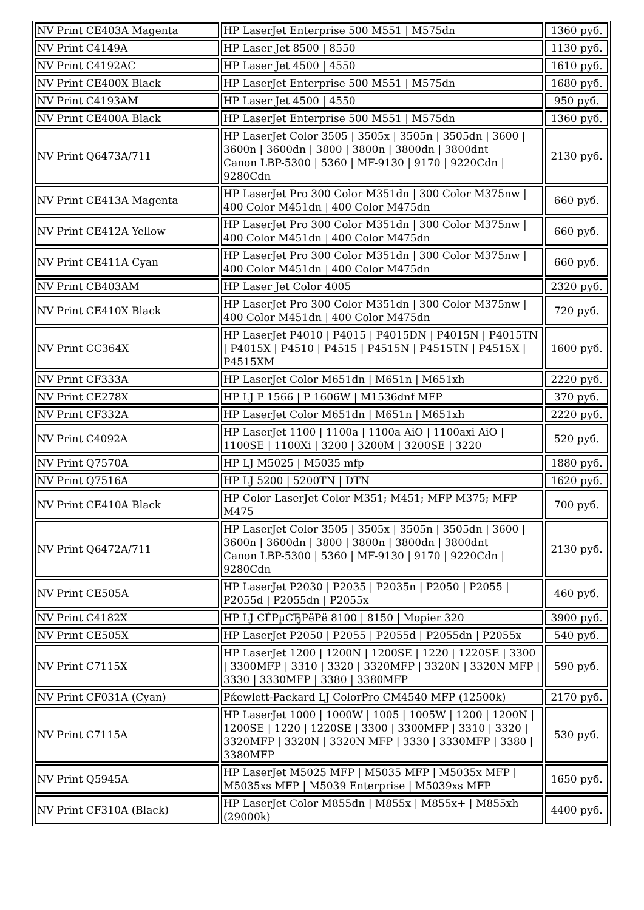| NV Print CE403A Magenta | HP LaserJet Enterprise 500 M551 / M575dn | 1360 руб. |
| NV Print C4149A | HP Laser Jet 8500 / 8550 | 1130 руб. |
| NV Print C4192AC | HP Laser Jet 4500 / 4550 | 1610 руб. |
| NV Print CE400X Black | HP LaserJet Enterprise 500 M551 / M575dn | 1680 руб. |
| NV Print C4193AM | HP Laser Jet 4500 / 4550 | 950 руб. |
| NV Print CE400A Black | HP LaserJet Enterprise 500 M551 / M575dn | 1360 руб. |
| NV Print Q6473A/711 | HP LaserJet Color 3505 / 3505x / 3505n / 3505dn / 3600 / 3600n / 3600dn / 3800 / 3800n / 3800dn / 3800dnt Canon LBP-5300 / 5360 / MF-9130 / 9170 / 9220Cdn / 9280Cdn | 2130 руб. |
| NV Print CE413A Magenta | HP LaserJet Pro 300 Color M351dn / 300 Color M375nw / 400 Color M451dn / 400 Color M475dn | 660 руб. |
| NV Print CE412A Yellow | HP LaserJet Pro 300 Color M351dn / 300 Color M375nw / 400 Color M451dn / 400 Color M475dn | 660 руб. |
| NV Print CE411A Cyan | HP LaserJet Pro 300 Color M351dn / 300 Color M375nw / 400 Color M451dn / 400 Color M475dn | 660 руб. |
| NV Print CB403AM | HP Laser Jet Color 4005 | 2320 руб. |
| NV Print CE410X Black | HP LaserJet Pro 300 Color M351dn / 300 Color M375nw / 400 Color M451dn / 400 Color M475dn | 720 руб. |
| NV Print CC364X | HP LaserJet P4010 / P4015 / P4015DN / P4015N / P4015TN / P4015X / P4510 / P4515 / P4515N / P4515TN / P4515X / P4515XM | 1600 руб. |
| NV Print CF333A | HP LaserJet Color M651dn / M651n / M651xh | 2220 руб. |
| NV Print CE278X | HP LJ P 1566 / P 1606W / M1536dnf MFP | 370 руб. |
| NV Print CF332A | HP LaserJet Color M651dn / M651n / M651xh | 2220 руб. |
| NV Print C4092A | HP LaserJet 1100 / 1100a / 1100a AiO / 1100axi AiO / 1100SE / 1100Xi / 3200 / 3200M / 3200SE / 3220 | 520 руб. |
| NV Print Q7570A | HP LJ M5025 / M5035 mfp | 1880 руб. |
| NV Print Q7516A | HP LJ 5200 / 5200TN / DTN | 1620 руб. |
| NV Print CE410A Black | HP Color LaserJet Color M351; M451; MFP M375; MFP M475 | 700 руб. |
| NV Print Q6472A/711 | HP LaserJet Color 3505 / 3505x / 3505n / 3505dn / 3600 / 3600n / 3600dn / 3800 / 3800n / 3800dn / 3800dnt Canon LBP-5300 / 5360 / MF-9130 / 9170 / 9220Cdn / 9280Cdn | 2130 руб. |
| NV Print CE505A | HP LaserJet P2030 / P2035 / P2035n / P2050 / P2055 / P2055d / P2055dn / P2055x | 460 руб. |
| NV Print C4182X | HP LJ СЃРµСЂРёРё 8100 / 8150 / Mopier 320 | 3900 руб. |
| NV Print CE505X | HP LaserJet P2050 / P2055 / P2055d / P2055dn / P2055x | 540 руб. |
| NV Print C7115X | HP LaserJet 1200 / 1200N / 1200SE / 1220 / 1220SE / 3300 / 3300MFP / 3310 / 3320 / 3320MFP / 3320N / 3320N MFP / 3330 / 3330MFP / 3380 / 3380MFP | 590 руб. |
| NV Print CF031A (Cyan) | Рќewlett-Packard LJ ColorPro CM4540 MFP (12500k) | 2170 руб. |
| NV Print C7115A | HP LaserJet 1000 / 1000W / 1005 / 1005W / 1200 / 1200N / 1200SE / 1220 / 1220SE / 3300 / 3300MFP / 3310 / 3320 / 3320MFP / 3320N / 3320N MFP / 3330 / 3330MFP / 3380 / 3380MFP | 530 руб. |
| NV Print Q5945A | HP LaserJet M5025 MFP / M5035 MFP / M5035x MFP / M5035xs MFP / M5039 Enterprise / M5039xs MFP | 1650 руб. |
| NV Print CF310A (Black) | HP LaserJet Color M855dn / M855x / M855x+ / M855xh (29000k) | 4400 руб. |